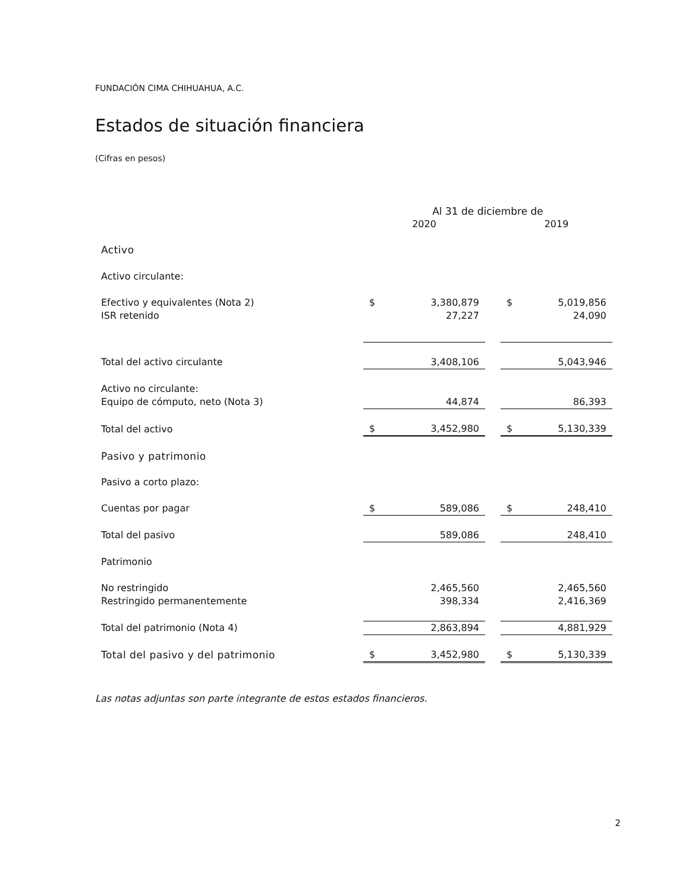FUNDACIÓN CIMA CHIHUAHUA, A.C.
Estados de situación financiera
(Cifras en pesos)
| | Al 31 de diciembre de | | | | |
| | 2020 | | | 2019 | |
| Activo | | | | | |
| Activo circulante: | | | | | |
| Efectivo y equivalentes (Nota 2) | $ | 3,380,879 | | $ | 5,019,856 |
| ISR retenido | | 27,227 | | | 24,090 |
| Total del activo circulante | | 3,408,106 | | | 5,043,946 |
| Activo no circulante: | | | | | |
| Equipo de cómputo, neto (Nota 3) | | 44,874 | | | 86,393 |
| Total del activo | $ | 3,452,980 | | $ | 5,130,339 |
| Pasivo y patrimonio | | | | | |
| Pasivo a corto plazo: | | | | | |
| Cuentas por pagar | $ | 589,086 | | $ | 248,410 |
| Total del pasivo | | 589,086 | | | 248,410 |
| Patrimonio | | | | | |
| No restringido | | 2,465,560 | | | 2,465,560 |
| Restringido permanentemente | | 398,334 | | | 2,416,369 |
| Total del patrimonio (Nota 4) | | 2,863,894 | | | 4,881,929 |
| Total del pasivo y del patrimonio | $ | 3,452,980 | | $ | 5,130,339 |
Las notas adjuntas son parte integrante de estos estados financieros.
2